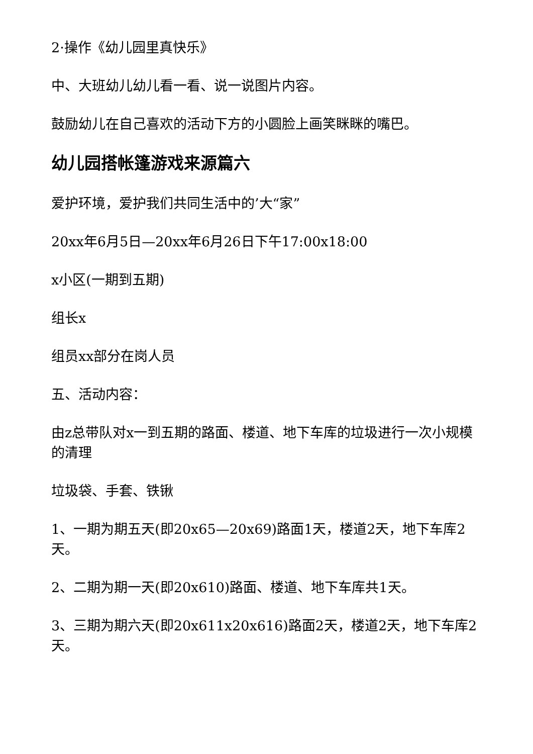2·操作《幼儿园里真快乐》
中、大班幼儿幼儿看一看、说一说图片内容。
鼓励幼儿在自己喜欢的活动下方的小圆脸上画笑眯眯的嘴巴。
幼儿园搭帐篷游戏来源篇六
爱护环境，爱护我们共同生活中的’大“家”
20xx年6月5日—20xx年6月26日下午17:00x18:00
x小区(一期到五期)
组长x
组员xx部分在岗人员
五、活动内容：
由z总带队对x一到五期的路面、楼道、地下车库的垃圾进行一次小规模的清理
垃圾袋、手套、铁锹
1、一期为期五天(即20x65—20x69)路面1天，楼道2天，地下车库2天。
2、二期为期一天(即20x610)路面、楼道、地下车库共1天。
3、三期为期六天(即20x611x20x616)路面2天，楼道2天，地下车库2天。